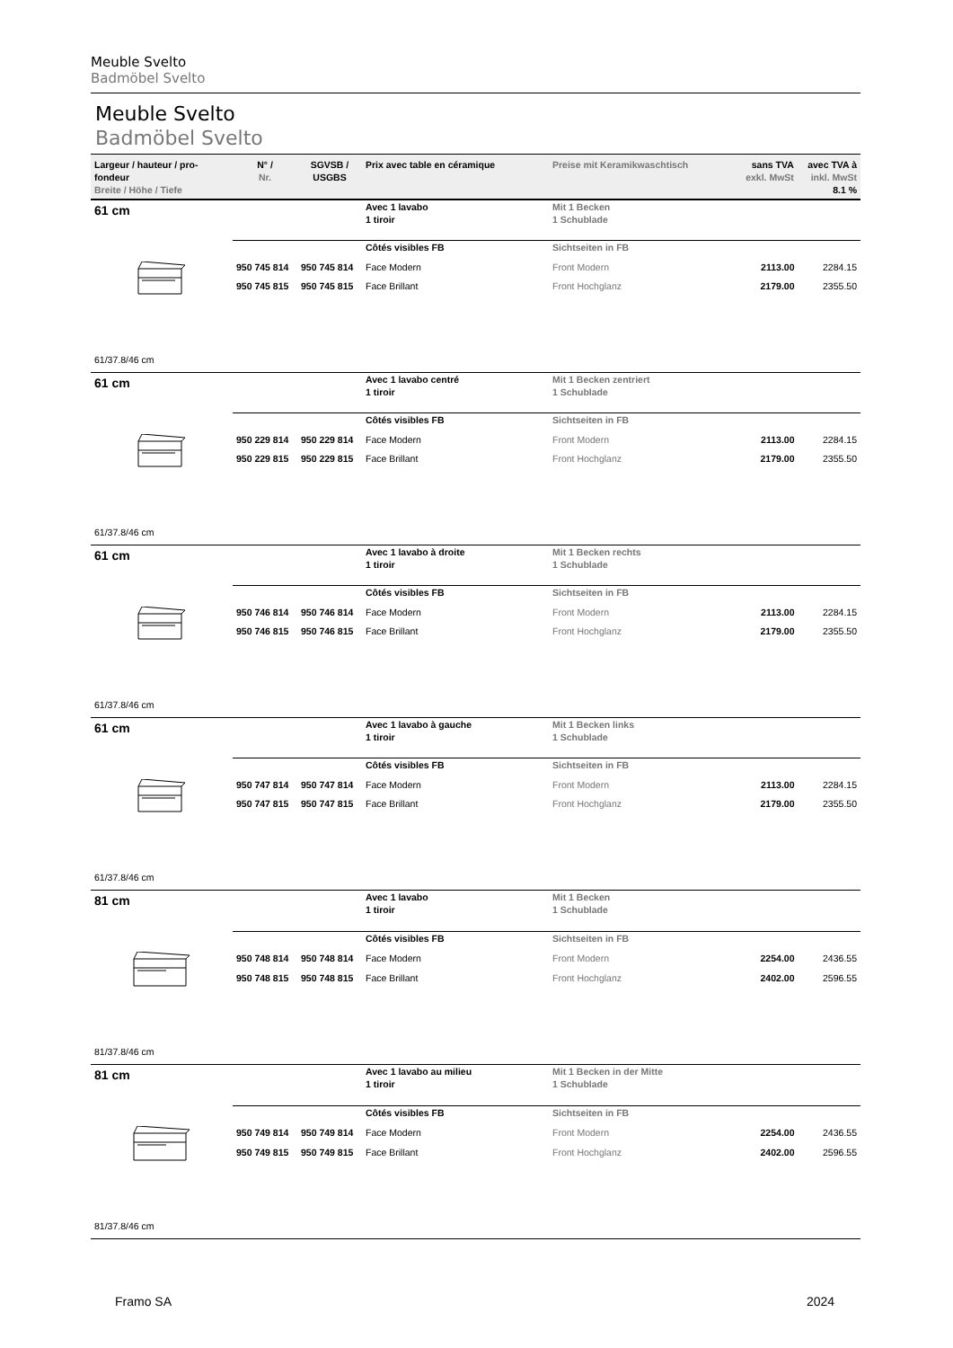Meuble Svelto
Badmöbel Svelto
Meuble Svelto
Badmöbel Svelto
| Largeur / hauteur / pro-fondeur Breite / Höhe / Tiefe | N° / Nr. | SGVSB / USGBS | Prix avec table en céramique | Preise mit Keramikwaschtisch | sans TVA exkl. MwSt | avec TVA à inkl. MwSt 8.1 % |
| --- | --- | --- | --- | --- | --- | --- |
| 61 cm | | | Avec 1 lavabo 1 tiroir | Mit 1 Becken 1 Schublade | | |
| | | | Côtés visibles FB | Sichtseiten in FB | | |
| | 950 745 814 | 950 745 814 | Face Modern | Front Modern | 2113.00 | 2284.15 |
| | 950 745 815 | 950 745 815 | Face Brillant | Front Hochglanz | 2179.00 | 2355.50 |
| 61/37.8/46 cm | | | | | | |
| 61 cm | | | Avec 1 lavabo centré 1 tiroir | Mit 1 Becken zentriert 1 Schublade | | |
| | | | Côtés visibles FB | Sichtseiten in FB | | |
| | 950 229 814 | 950 229 814 | Face Modern | Front Modern | 2113.00 | 2284.15 |
| | 950 229 815 | 950 229 815 | Face Brillant | Front Hochglanz | 2179.00 | 2355.50 |
| 61/37.8/46 cm | | | | | | |
| 61 cm | | | Avec 1 lavabo à droite 1 tiroir | Mit 1 Becken rechts 1 Schublade | | |
| | | | Côtés visibles FB | Sichtseiten in FB | | |
| | 950 746 814 | 950 746 814 | Face Modern | Front Modern | 2113.00 | 2284.15 |
| | 950 746 815 | 950 746 815 | Face Brillant | Front Hochglanz | 2179.00 | 2355.50 |
| 61/37.8/46 cm | | | | | | |
| 61 cm | | | Avec 1 lavabo à gauche 1 tiroir | Mit 1 Becken links 1 Schublade | | |
| | | | Côtés visibles FB | Sichtseiten in FB | | |
| | 950 747 814 | 950 747 814 | Face Modern | Front Modern | 2113.00 | 2284.15 |
| | 950 747 815 | 950 747 815 | Face Brillant | Front Hochglanz | 2179.00 | 2355.50 |
| 61/37.8/46 cm | | | | | | |
| 81 cm | | | Avec 1 lavabo 1 tiroir | Mit 1 Becken 1 Schublade | | |
| | | | Côtés visibles FB | Sichtseiten in FB | | |
| | 950 748 814 | 950 748 814 | Face Modern | Front Modern | 2254.00 | 2436.55 |
| | 950 748 815 | 950 748 815 | Face Brillant | Front Hochglanz | 2402.00 | 2596.55 |
| 81/37.8/46 cm | | | | | | |
| 81 cm | | | Avec 1 lavabo au milieu 1 tiroir | Mit 1 Becken in der Mitte 1 Schublade | | |
| | | | Côtés visibles FB | Sichtseiten in FB | | |
| | 950 749 814 | 950 749 814 | Face Modern | Front Modern | 2254.00 | 2436.55 |
| | 950 749 815 | 950 749 815 | Face Brillant | Front Hochglanz | 2402.00 | 2596.55 |
| 81/37.8/46 cm | | | | | | |
Framo SA 2024